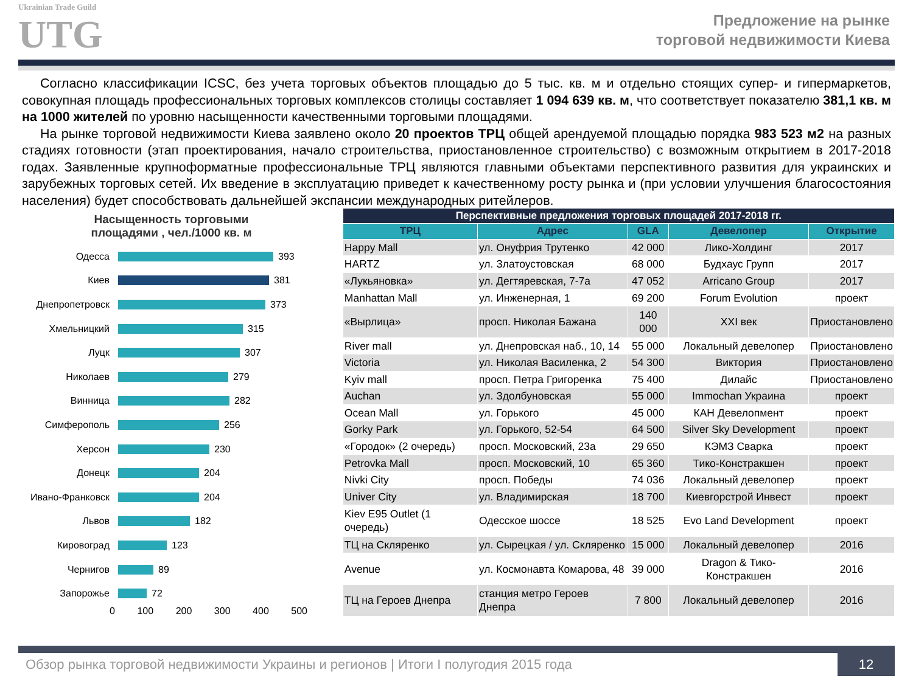Ukrainian Trade Guild
UTG
Предложение на рынке
торговой недвижимости Киева
Согласно классификации ICSC, без учета торговых объектов площадью до 5 тыс. кв. м и отдельно стоящих супер- и гипермаркетов, совокупная площадь профессиональных торговых комплексов столицы составляет 1 094 639 кв. м, что соответствует показателю 381,1 кв. м на 1000 жителей по уровню насыщенности качественными торговыми площадями.
На рынке торговой недвижимости Киева заявлено около 20 проектов ТРЦ общей арендуемой площадью порядка 983 523 м2 на разных стадиях готовности (этап проектирования, начало строительства, приостановленное строительство) с возможным открытием в 2017-2018 годах. Заявленные крупноформатные профессиональные ТРЦ являются главными объектами перспективного развития для украинских и зарубежных торговых сетей. Их введение в эксплуатацию приведет к качественному росту рынка и (при условии улучшения благосостояния населения) будет способствовать дальнейшей экспансии международных ритейлеров.
Насыщенность торговыми
площадями , чел./1000 кв. м
Одесса 393
Киев 381
Днепропетровск 373
Хмельницкий 315
Луцк 307
Николаев 279
Винница 282
Симферополь 256
Херсон 230
Донецк 204
Ивано-Франковск 204
Львов 182
Кировоград 123
Чернигов 89
Запорожье 72
0 100 200 300 400 500
| Перспективные предложения торговых площадей 2017-2018 гг. | | | | |
| --- | --- | --- | --- | --- |
| ТРЦ | Адрес | GLA | Девелопер | Открытие |
| Happy Mall | ул. Онуфрия Трутенко | 42 000 | Лико-Холдинг | 2017 |
| HARTZ | ул. Златоустовская | 68 000 | Будхаус Групп | 2017 |
| «Лукьяновка» | ул. Дегтяревская, 7-7а | 47 052 | Arricano Group | 2017 |
| Manhattan Mall | ул. Инженерная, 1 | 69 200 | Forum Evolution | проект |
| «Вырлица» | просп. Николая Бажана | 140 000 | XXI век | Приостановлено |
| River mall | ул. Днепровская наб., 10, 14 | 55 000 | Локальный девелопер | Приостановлено |
| Victoria | ул. Николая Василенка, 2 | 54 300 | Виктория | Приостановлено |
| Kyiv mall | просп. Петра Григоренка | 75 400 | Дилайс | Приостановлено |
| Auchan | ул. Здолбуновская | 55 000 | Immochan Украина | проект |
| Ocean Mall | ул. Горького | 45 000 | КАН Девелопмент | проект |
| Gorky Park | ул. Горького, 52-54 | 64 500 | Silver Sky Development | проект |
| «Городок» (2 очередь) | просп. Московский, 23а | 29 650 | КЭМЗ Сварка | проект |
| Petrovka Mall | просп. Московский, 10 | 65 360 | Тико-Констракшен | проект |
| Nivki City | просп. Победы | 74 036 | Локальный девелопер | проект |
| Univer City | ул. Владимирская | 18 700 | Киевгорстрой Инвест | проект |
| Kiev E95 Outlet (1 очередь) | Одесское шоссе | 18 525 | Evo Land Development | проект |
| ТЦ на Скляренко | ул. Сырецкая / ул. Скляренко | 15 000 | Локальный девелопер | 2016 |
| Avenue | ул. Космонавта Комарова, 48 | 39 000 | Dragon & Тико-Констракшен | 2016 |
| ТЦ на Героев Днепра | станция метро Героев Днепра | 7 800 | Локальный девелопер | 2016 |
Обзор рынка торговой недвижимости Украины и регионов | Итоги I полугодия 2015 года 12